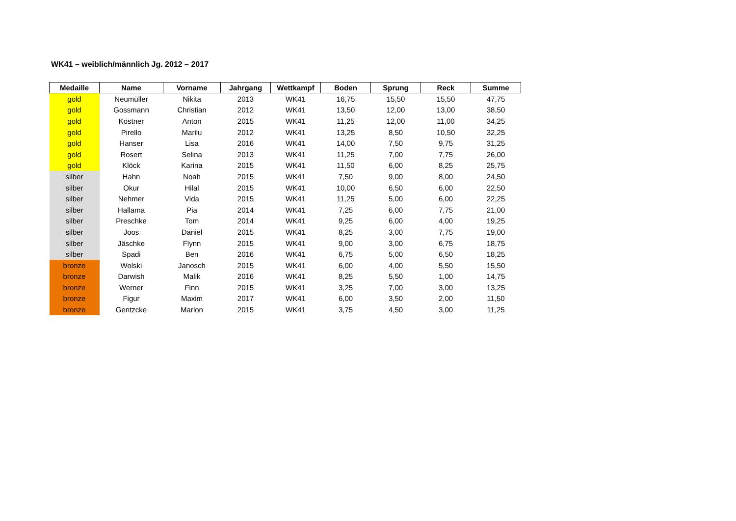WK41 – weiblich/männlich Jg. 2012 – 2017
| Medaille | Name | Vorname | Jahrgang | Wettkampf | Boden | Sprung | Reck | Summe |
| --- | --- | --- | --- | --- | --- | --- | --- | --- |
| gold | Neumüller | Nikita | 2013 | WK41 | 16,75 | 15,50 | 15,50 | 47,75 |
| gold | Gossmann | Christian | 2012 | WK41 | 13,50 | 12,00 | 13,00 | 38,50 |
| gold | Köstner | Anton | 2015 | WK41 | 11,25 | 12,00 | 11,00 | 34,25 |
| gold | Pirello | Marilu | 2012 | WK41 | 13,25 | 8,50 | 10,50 | 32,25 |
| gold | Hanser | Lisa | 2016 | WK41 | 14,00 | 7,50 | 9,75 | 31,25 |
| gold | Rosert | Selina | 2013 | WK41 | 11,25 | 7,00 | 7,75 | 26,00 |
| gold | Klöck | Karina | 2015 | WK41 | 11,50 | 6,00 | 8,25 | 25,75 |
| silber | Hahn | Noah | 2015 | WK41 | 7,50 | 9,00 | 8,00 | 24,50 |
| silber | Okur | Hilal | 2015 | WK41 | 10,00 | 6,50 | 6,00 | 22,50 |
| silber | Nehmer | Vida | 2015 | WK41 | 11,25 | 5,00 | 6,00 | 22,25 |
| silber | Hallama | Pia | 2014 | WK41 | 7,25 | 6,00 | 7,75 | 21,00 |
| silber | Preschke | Tom | 2014 | WK41 | 9,25 | 6,00 | 4,00 | 19,25 |
| silber | Joos | Daniel | 2015 | WK41 | 8,25 | 3,00 | 7,75 | 19,00 |
| silber | Jäschke | Flynn | 2015 | WK41 | 9,00 | 3,00 | 6,75 | 18,75 |
| silber | Spadi | Ben | 2016 | WK41 | 6,75 | 5,00 | 6,50 | 18,25 |
| bronze | Wolski | Janosch | 2015 | WK41 | 6,00 | 4,00 | 5,50 | 15,50 |
| bronze | Darwish | Malik | 2016 | WK41 | 8,25 | 5,50 | 1,00 | 14,75 |
| bronze | Werner | Finn | 2015 | WK41 | 3,25 | 7,00 | 3,00 | 13,25 |
| bronze | Figur | Maxim | 2017 | WK41 | 6,00 | 3,50 | 2,00 | 11,50 |
| bronze | Gentzcke | Marlon | 2015 | WK41 | 3,75 | 4,50 | 3,00 | 11,25 |